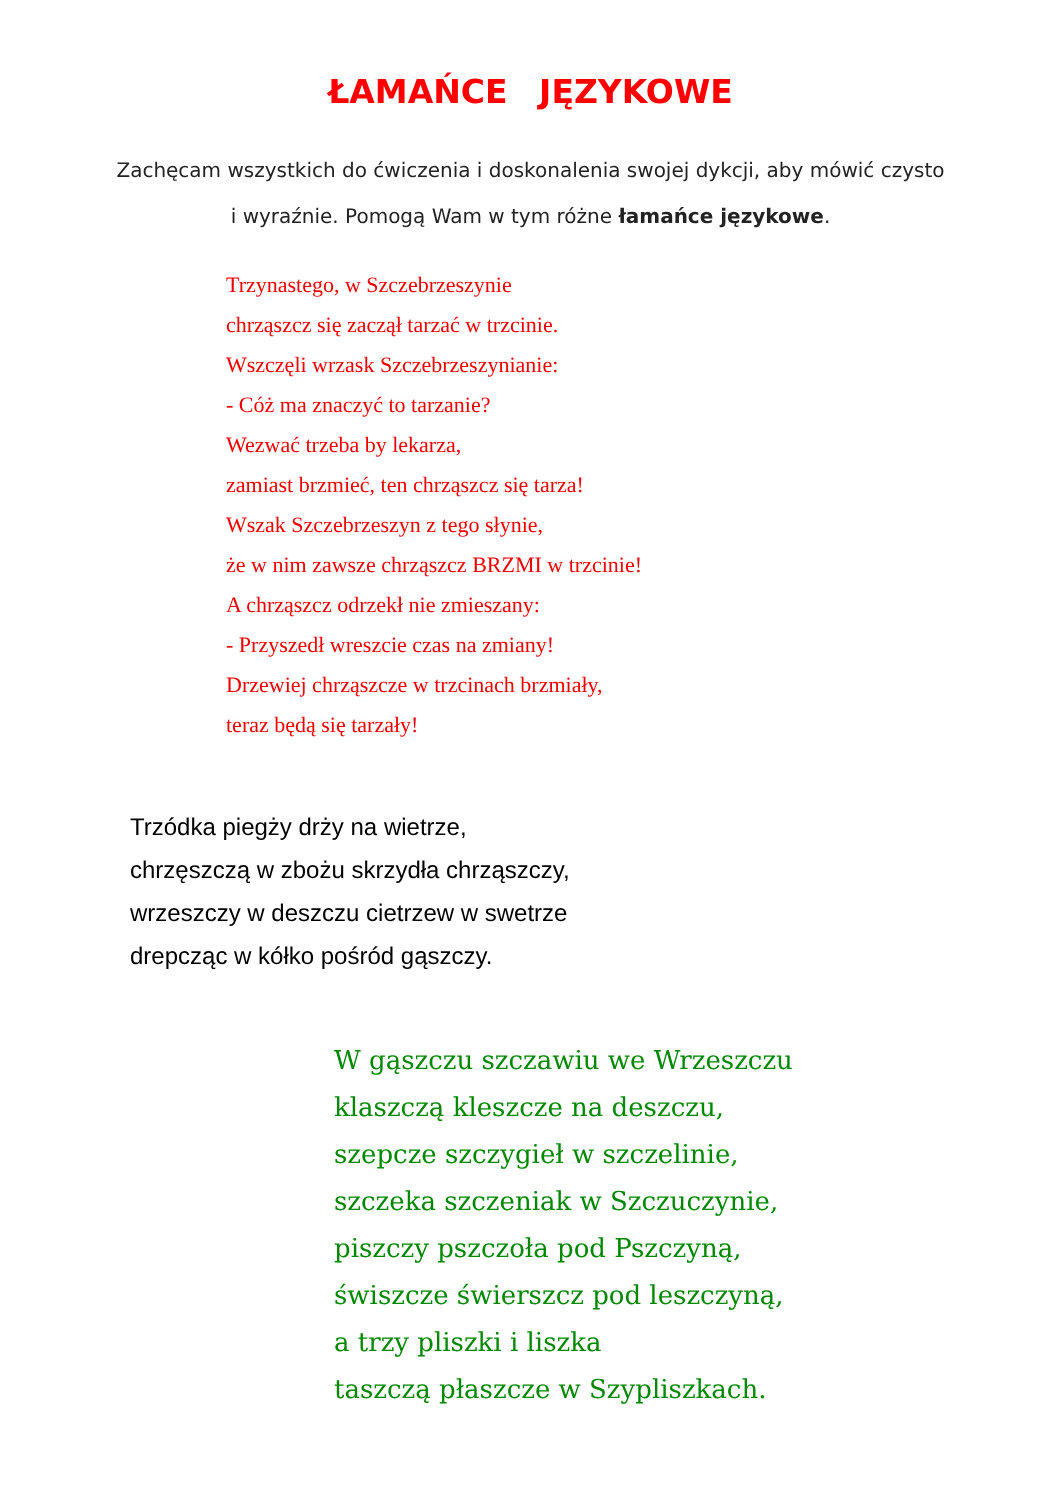ŁAMAŃCE JĘZYKOWE
Zachęcam wszystkich do ćwiczenia i doskonalenia swojej dykcji, aby mówić czysto
i wyraźnie. Pomogą Wam w tym różne łamańce językowe.
Trzynastego, w Szczebrzeszynie
chrząszcz się zaczął tarzać w trzcinie.
Wszczęli wrzask Szczebrzeszynianie:
- Cóż ma znaczyć to tarzanie?
Wezwać trzeba by lekarza,
zamiast brzmieć, ten chrząszcz się tarza!
Wszak Szczebrzeszyn z tego słynie,
że w nim zawsze chrząszcz BRZMI w trzcinie!
A chrząszcz odrzekł nie zmieszany:
- Przyszedł wreszcie czas na zmiany!
Drzewiej chrząszcze w trzcinach brzmiały,
teraz będą się tarzały!
Trzódka piegży drży na wietrze,
chrzęszczą w zbożu skrzydła chrząszczy,
wrzeszczy w deszczu cietrzew w swetrze
drepcząc w kółko pośród gąszczy.
W gąszczu szczawiu we Wrzeszczu
klaszczą kleszcze na deszczu,
szepcze szczygieł w szczelinie,
szczeka szczeniak w Szczuczynie,
piszczy pszczoła pod Pszczyną,
świszcze świerszcz pod leszczyną,
a trzy pliszki i liszka
taszczą płaszcze w Szypliszkach.